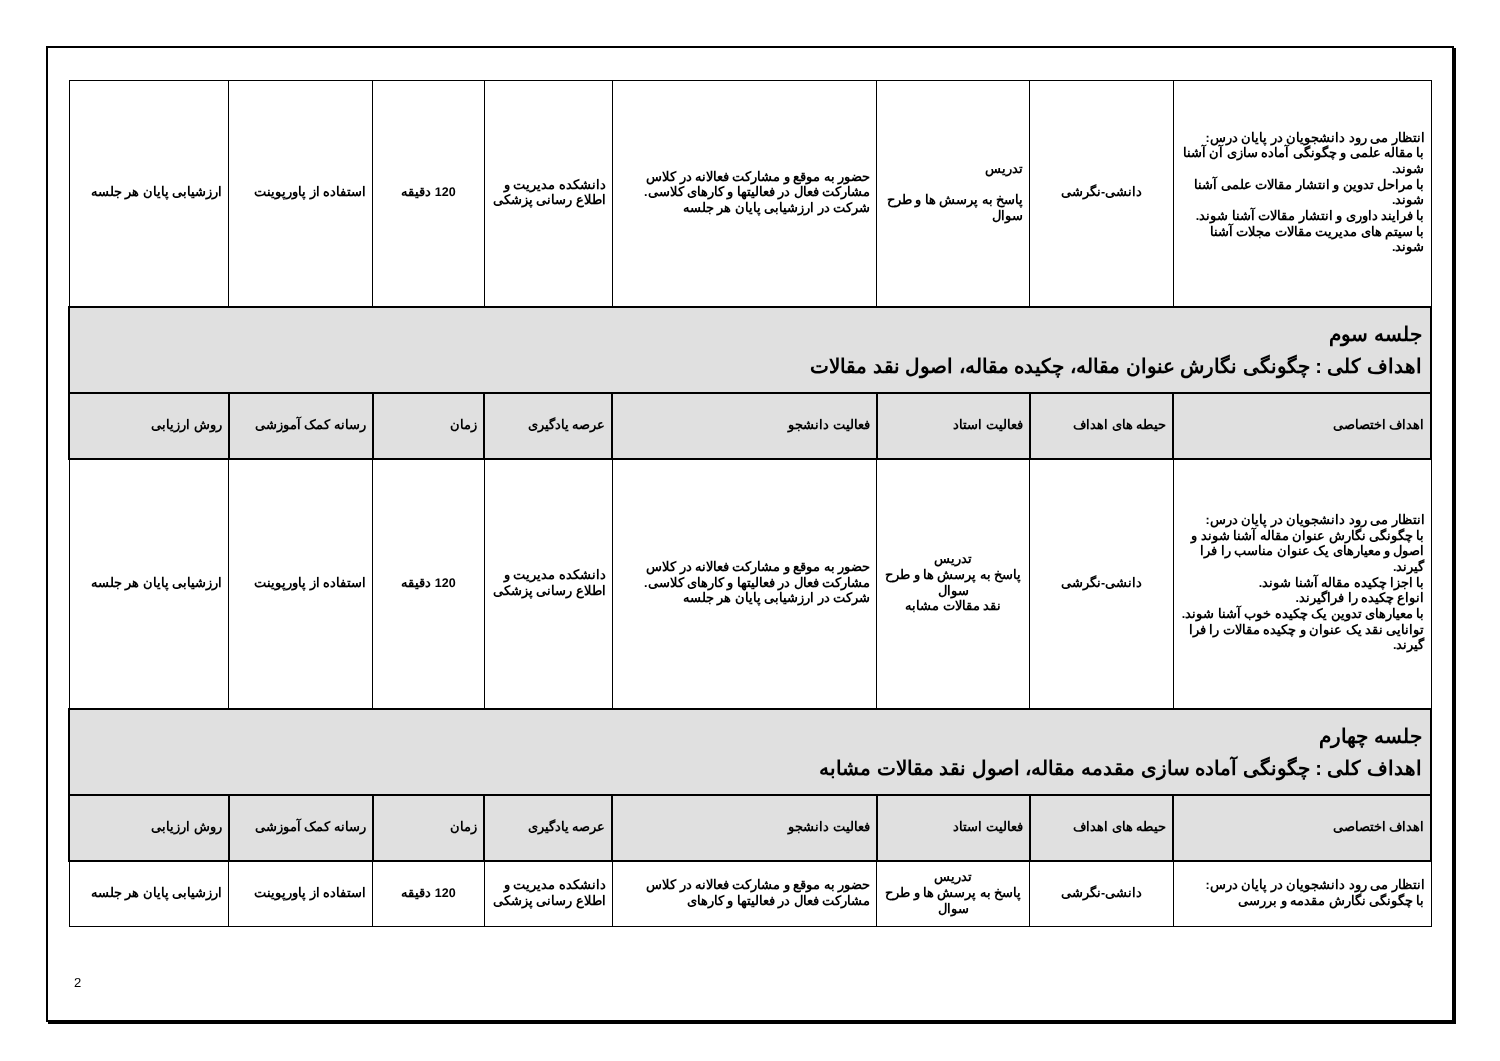| انتظار می رود دانشجویان در پایان درس: با مقاله علمی و چگونگی آماده سازی آن آشنا شوند. با مراحل تدوین و انتشار مقالات علمی آشنا شوند. با فرایند داوری و انتشار مقالات آشنا شوند. با سیتم های مدیریت مقالات مجلات آشنا شوند. | دانشی-نگرشی | تدریس پاسخ به پرسش ها و طرح سوال | حضور به موقع و مشارکت فعالانه در کلاس مشارکت فعال در فعالیتها و کارهای کلاسی. شرکت در ارزشیابی پایان هر جلسه | دانشکده مدیریت و اطلاع رسانی پزشکی | 120 دقیقه | استفاده از پاورپوینت | ارزشیابی پایان هر جلسه |
| جلسه سوم اهداف کلی : چگونگی نگارش عنوان مقاله، چکیده مقاله، اصول نقد مقالات | | | | | | | |
| اهداف اختصاصی | حیطه های اهداف | فعالیت استاد | فعالیت دانشجو | عرصه یادگیری | زمان | رسانه کمک آموزشی | روش ارزیابی |
| انتظار می رود دانشجویان در پایان درس: با چگونگی نگارش عنوان مقاله آشنا شوند و اصول و معیارهای یک عنوان مناسب را فرا گیرند. با اجزا چکیده مقاله آشنا شوند. انواع چکیده را فراگیرند. با معیارهای تدوین یک چکیده خوب آشنا شوند. توانایی نقد یک عنوان و چکیده مقالات را فرا گیرند. | دانشی-نگرشی | تدریس پاسخ به پرسش ها و طرح سوال نقد مقالات مشابه | حضور به موقع و مشارکت فعالانه در کلاس مشارکت فعال در فعالیتها و کارهای کلاسی. شرکت در ارزشیابی پایان هر جلسه | دانشکده مدیریت و اطلاع رسانی پزشکی | 120 دقیقه | استفاده از پاورپوینت | ارزشیابی پایان هر جلسه |
| جلسه چهارم اهداف کلی : چگونگی آماده سازی مقدمه مقاله، اصول نقد مقالات مشابه | | | | | | | |
| اهداف اختصاصی | حیطه های اهداف | فعالیت استاد | فعالیت دانشجو | عرصه یادگیری | زمان | رسانه کمک آموزشی | روش ارزیابی |
| انتظار می رود دانشجویان در پایان درس: با چگونگی نگارش مقدمه و بررسی | دانشی-نگرشی | تدریس پاسخ به پرسش ها و طرح سوال | حضور به موقع و مشارکت فعالانه در کلاس مشارکت فعال در فعالیتها و کارهای | دانشکده مدیریت و اطلاع رسانی پزشکی | 120 دقیقه | استفاده از پاورپوینت | ارزشیابی پایان هر جلسه |
2